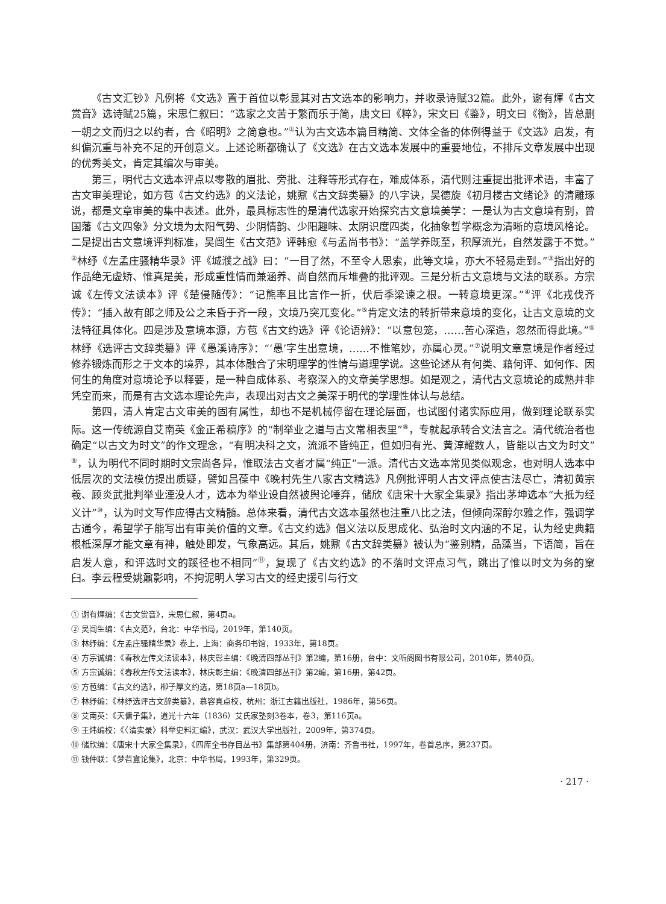《古文汇钞》凡例将《文选》置于首位以彰显其对古文选本的影响力，并收录诗赋32篇。此外，谢有煇《古文赏音》选诗赋25篇，宋思仁叙曰：“选家之文苦于繁而乐于简，唐文曰《粹》，宋文曰《鉴》，明文曰《衡》，皆总删一朝之文而归之以约者，合《昭明》之简意也。”<sup>①</sup>认为古文选本篇目精简、文体全备的体例得益于《文选》启发，有纠偏沉重与补充不足的开创意义。上述论断都确认了《文选》在古文选本发展中的重要地位，不排斥文章发展中出现的优秀美文，肯定其编次与审美。
第三，明代古文选本评点以零散的眉批、旁批、注释等形式存在，难成体系，清代则注重提出批评术语，丰富了古文审美理论，如方苞《古文约选》的义法论，姚鼐《古文辞类纂》的八字诀，吴德旋《初月楼古文绪论》的清雕琢说，都是文章审美的集中表述。此外，最具标志性的是清代选家开始探究古文意境美学：一是认为古文意境有别，曾国藩《古文四象》分文境为太阳气势、少阴情韵、少阳趣味、太阴识度四类，化抽象哲学概念为清晰的意境风格论。二是提出古文意境评判标准，吴闿生《古文范》评韩愈《与孟尚书书》：“盖学养既至，积厚流光，自然发露于不觉。”<sup>②</sup>林纾《左孟庄骚精华录》评《城濮之战》曰：“一目了然，不至令人思索，此等文境，亦大不轻易走到。”<sup>③</sup>指出好的作品绝无虚矫、惟真是美，形成重性情而兼涵养、尚自然而斥堆叠的批评观。三是分析古文意境与文法的联系。方宗诚《左传文法读本》评《楚侵随传》：“记熊率且比言作一折，伏后季梁谏之根。一转意境更深。”<sup>④</sup>评《北戎伐齐传》：“插入故有郎之师及公之未昏于齐一段，文境乃突兀变化。”<sup>⑤</sup>肯定文法的转折带来意境的变化，让古文意境的文法特征具体化。四是涉及意境本源，方苞《古文约选》评《论语辨》：“以意包笼，……苦心深造，忽然而得此境。”<sup>⑥</sup>林纾《选评古文辞类纂》评《愚溪诗序》：“‘愚’字生出意境，……不惟笔妙，亦属心灵。”<sup>⑦</sup>说明文章意境是作者经过修养锻炼而形之于文本的境界，其本体融合了宋明理学的性情与道理学说。这些论述从有何类、藉何评、如何作、因何生的角度对意境论予以释要，是一种自成体系、考察深入的文章美学思想。如是观之，清代古文意境论的成熟并非凭空而来，而是有古文选本理论先声，表现出对古文之美深于明代的学理性体认与总结。
第四，清人肯定古文审美的固有属性，却也不是机械停留在理论层面，也试图付诸实际应用，做到理论联系实际。这一传统源自艾南英《金正希稿序》的“制举业之道与古文常相表里”<sup>⑧</sup>，专就起承转合文法言之。清代统治者也确定“以古文为时文”的作文理念，“有明决科之文，流派不皆纯正，但如归有光、黄淳耀数人，皆能以古文为时文”<sup>⑨</sup>，认为明代不同时期时文宗尚各异，惟取法古文者才属“纯正”一派。清代古文选本常见类似观念，也对明人选本中低层次的文法模仿提出质疑，譬如吕葆中《晚村先生八家古文精选》凡例批评明人古文评点使古法尽亡，清初黄宗羲、顾炎武批判举业湮没人才，选本为举业设自然被舆论唾弃，储欣《唐宋十大家全集录》指出茅坤选本“大抵为经义计”<sup>⑩</sup>，认为时文写作应得古文精髓。总体来看，清代古文选本虽然也注重八比之法，但倾向深醇尔雅之作，强调学古通今，希望学子能写出有审美价值的文章。《古文约选》倡义法以反思成化、弘治时文内涵的不足，认为经史典籍根柢深厚才能文章有神，触处即发，气象高远。其后，姚鼐《古文辞类纂》被认为“鉴别精，品藻当，下语简，旨在启发人意，和评选时文的蹊径也不相同”<sup>⑪</sup>，复现了《古文约选》的不落时文评点习气，跳出了惟以时文为务的窠臼。李云程受姚鼐影响，不拘泥明人学习古文的经史援引与行文
① 谢有煇编：《古文赏音》，宋思仁叙，第4页a。
② 吴闿生编：《古文范》，台北：中华书局，2019年，第140页。
③ 林纾编：《左孟庄骚精华录》卷上，上海：商务印书馆，1933年，第18页。
④ 方宗诚编：《春秋左传文法读本》，林庆彰主编：《晚清四部丛刊》第2编，第16册，台中：文听阁图书有限公司，2010年，第40页。
⑤ 方宗诚编：《春秋左传文法读本》，林庆彰主编：《晚清四部丛刊》第2编，第16册，第42页。
⑥ 方苞编：《古文约选》，柳子厚文约选，第18页a—18页b。
⑦ 林纾编：《林纾选评古文辞类纂》，慕容真点校，杭州：浙江古籍出版社，1986年，第56页。
⑧ 艾南英：《天傭子集》，道光十六年（1836）艾氏家塾刻3卷本，卷3，第116页a。
⑨ 王炜编校：《〈清实录〉科举史料汇编》，武汉：武汉大学出版社，2009年，第374页。
⑩ 储欣编：《唐宋十大家全集录》，《四库全书存目丛书》集部第404册，济南：齐鲁书社，1997年，卷首总序，第237页。
⑪ 钱仲联：《梦苕盦论集》，北京：中华书局，1993年，第329页。
· 217 ·